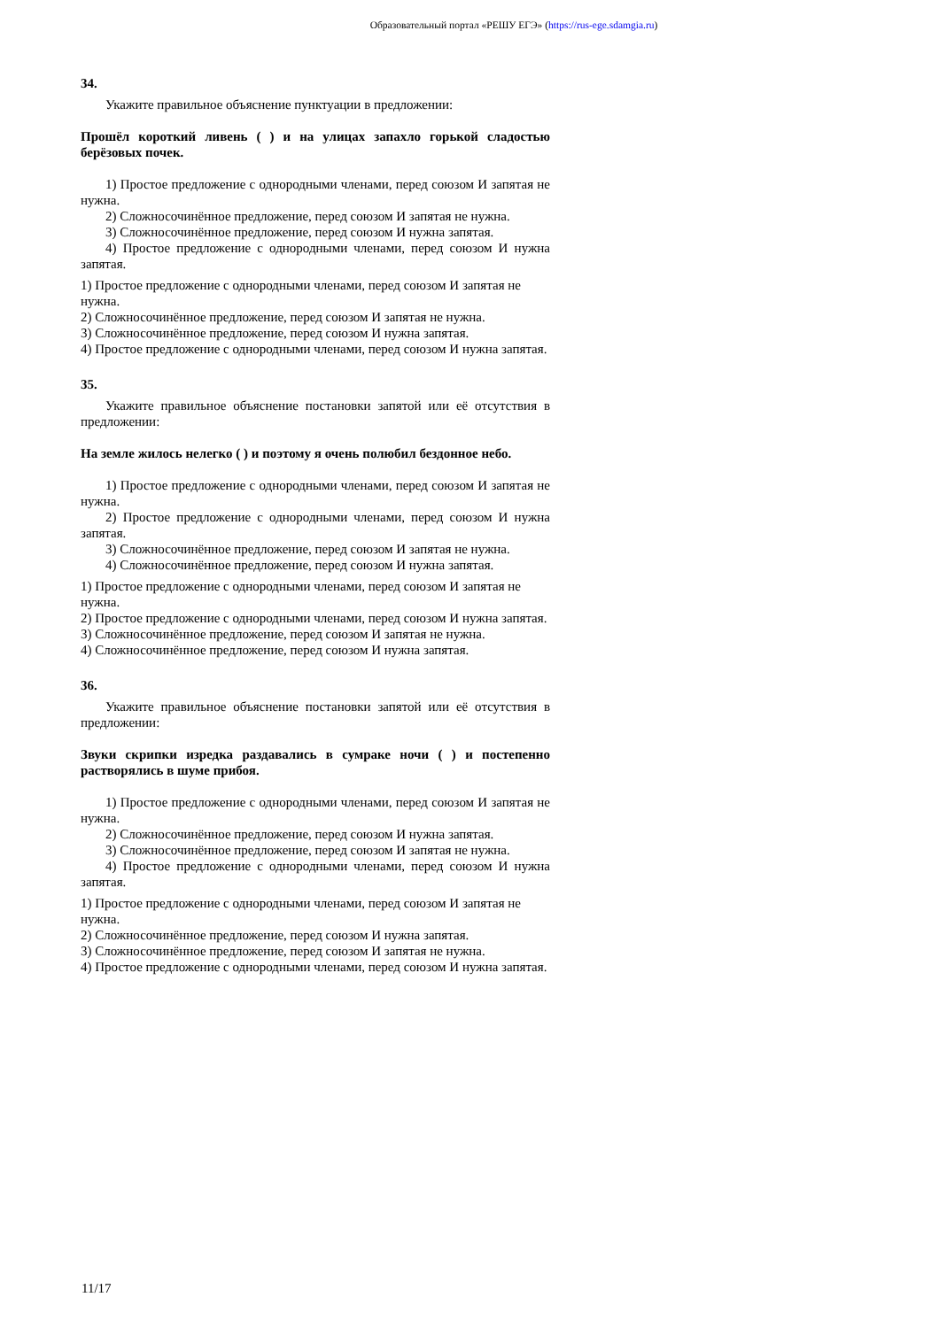Образовательный портал «РЕШУ ЕГЭ» (https://rus-ege.sdamgia.ru)
34.
Укажите правильное объяснение пунктуации в предложении:
Прошёл короткий ливень ( ) и на улицах запахло горькой сладостью берёзовых почек.
1) Простое предложение с однородными членами, перед союзом И запятая не нужна.
2) Сложносочинённое предложение, перед союзом И запятая не нужна.
3) Сложносочинённое предложение, перед союзом И нужна запятая.
4) Простое предложение с однородными членами, перед союзом И нужна запятая.
1) Простое предложение с однородными членами, перед союзом И запятая не нужна.
2) Сложносочинённое предложение, перед союзом И запятая не нужна.
3) Сложносочинённое предложение, перед союзом И нужна запятая.
4) Простое предложение с однородными членами, перед союзом И нужна запятая.
35.
Укажите правильное объяснение постановки запятой или её отсутствия в предложении:
На земле жилось нелегко ( ) и поэтому я очень полюбил бездонное небо.
1) Простое предложение с однородными членами, перед союзом И запятая не нужна.
2) Простое предложение с однородными членами, перед союзом И нужна запятая.
3) Сложносочинённое предложение, перед союзом И запятая не нужна.
4) Сложносочинённое предложение, перед союзом И нужна запятая.
1) Простое предложение с однородными членами, перед союзом И запятая не нужна.
2) Простое предложение с однородными членами, перед союзом И нужна запятая.
3) Сложносочинённое предложение, перед союзом И запятая не нужна.
4) Сложносочинённое предложение, перед союзом И нужна запятая.
36.
Укажите правильное объяснение постановки запятой или её отсутствия в предложении:
Звуки скрипки изредка раздавались в сумраке ночи ( ) и постепенно растворялись в шуме прибоя.
1) Простое предложение с однородными членами, перед союзом И запятая не нужна.
2) Сложносочинённое предложение, перед союзом И нужна запятая.
3) Сложносочинённое предложение, перед союзом И запятая не нужна.
4) Простое предложение с однородными членами, перед союзом И нужна запятая.
1) Простое предложение с однородными членами, перед союзом И запятая не нужна.
2) Сложносочинённое предложение, перед союзом И нужна запятая.
3) Сложносочинённое предложение, перед союзом И запятая не нужна.
4) Простое предложение с однородными членами, перед союзом И нужна запятая.
11/17